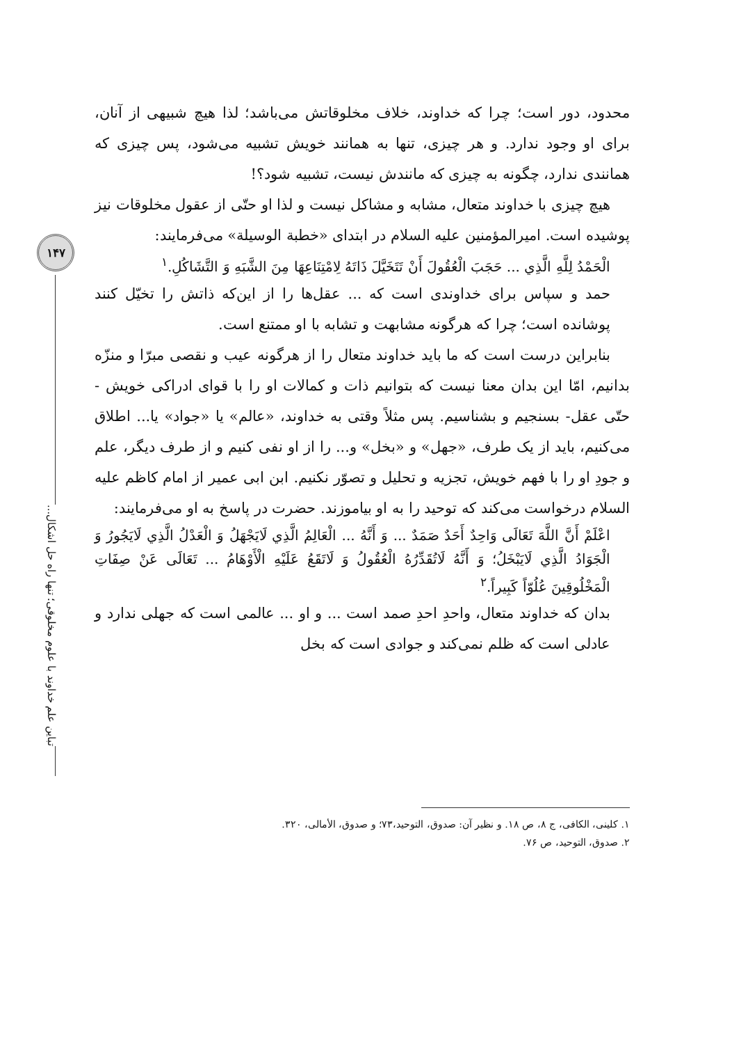۱۴۷
تباین علم خداوند با علوم مخلوقی؛ تنها راه حل اشکال...
محدود، دور است؛ چرا که خداوند، خلاف مخلوقاتش می‌باشد؛ لذا هیچ شبیهی از آنان، برای او وجود ندارد. و هر چیزی، تنها به همانند خویش تشبیه می‌شود، پس چیزی که همانندی ندارد، چگونه به چیزی که مانندش نیست، تشبیه شود؟!
هیچ چیزی با خداوند متعال، مشابه و مشاکل نیست و لذا او حتّی از عقول مخلوقات نیز پوشیده است. امیرالمؤمنین علیه السلام در ابتدای «خطبة الوسیلة» می‌فرمایند:
الْحَمْدُ لِلَّهِ الَّذِي ... حَجَبَ الْعُقُولَ أَنْ تَتَخَيَّلَ ذَاتَهُ لِامْتِنَاعِهَا مِنَ الشَّبَهِ وَ التَّشَاكُلِ.<sup>۱</sup>
حمد و سپاس برای خداوندی است که ... عقل‌ها را از این‌که ذاتش را تخیّل کنند پوشانده است؛ چرا که هرگونه مشابهت و تشابه با او ممتنع است.
بنابراین درست است که ما باید خداوند متعال را از هرگونه عیب و نقصی مبرّا و منزّه بدانیم، امّا این بدان معنا نیست که بتوانیم ذات و کمالات او را با قوای ادراکی خویش - حتّی عقل- بسنجیم و بشناسیم. پس مثلاً وقتی به خداوند، «عالم» یا «جواد» یا... اطلاق می‌کنیم، باید از یک طرف، «جهل» و «بخل» و... را از او نفی کنیم و از طرف دیگر، علم و جودِ او را با فهم خویش، تجزیه و تحلیل و تصوّر نکنیم. ابن ابی عمیر از امام کاظم علیه السلام درخواست می‌کند که توحید را به او بیاموزند. حضرت در پاسخ به او می‌فرمایند:
اعْلَمْ أَنَّ اللَّهَ تَعَالَى وَاحِدٌ أَحَدٌ صَمَدٌ ... وَ أَنَّهُ ... الْعَالِمُ الَّذِي لَايَجْهَلُ وَ الْعَدْلُ الَّذِي لَايَجُورُ وَ الْجَوَادُ الَّذِي لَايَبْخَلُ؛ وَ أَنَّهُ لَاتُقَدِّرُهُ الْعُقُولُ وَ لَاتَقَعُ عَلَيْهِ الْأَوْهَامُ ... تَعَالَى عَنْ صِفَاتِ الْمَخْلُوقِينَ عُلُوّاً كَبِيراً.<sup>۲</sup>
بدان که خداوند متعال، واحدِ احدِ صمد است ... و او ... عالمی است که جهلی ندارد و عادلی است که ظلم نمی‌کند و جوادی است که بخل
۱. کلینی، الکافی، ج ۸، ص ۱۸. و نظیر آن: صدوق، التوحید،۷۳؛ و صدوق، الأمالی، ۳۲۰.
۲. صدوق، التوحید، ص ۷۶.